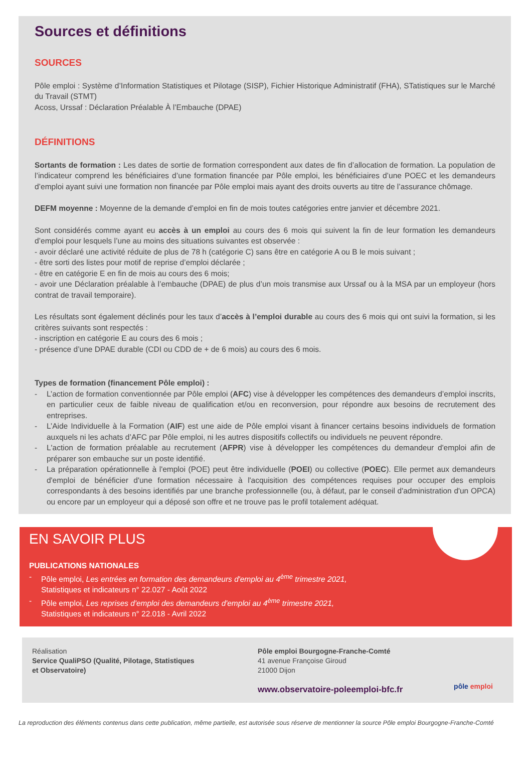Sources et définitions
SOURCES
Pôle emploi : Système d’Information Statistiques et Pilotage (SISP), Fichier Historique Administratif (FHA), STatistiques sur le Marché du Travail (STMT)
Acoss, Urssaf : Déclaration Préalable À l’Embauche (DPAE)
DÉFINITIONS
Sortants de formation : Les dates de sortie de formation correspondent aux dates de fin d’allocation de formation. La population de l’indicateur comprend les bénéficiaires d’une formation financée par Pôle emploi, les bénéficiaires d’une POEC et les demandeurs d’emploi ayant suivi une formation non financée par Pôle emploi mais ayant des droits ouverts au titre de l’assurance chômage.
DEFM moyenne : Moyenne de la demande d’emploi en fin de mois toutes catégories entre janvier et décembre 2021.
Sont considérés comme ayant eu accès à un emploi au cours des 6 mois qui suivent la fin de leur formation les demandeurs d’emploi pour lesquels l’une au moins des situations suivantes est observée :
- avoir déclaré une activité réduite de plus de 78 h (catégorie C) sans être en catégorie A ou B le mois suivant ;
- être sorti des listes pour motif de reprise d’emploi déclarée ;
- être en catégorie E en fin de mois au cours des 6 mois;
- avoir une Déclaration préalable à l’embauche (DPAE) de plus d’un mois transmise aux Urssaf ou à la MSA par un employeur (hors contrat de travail temporaire).
Les résultats sont également déclinés pour les taux d’accès à l’emploi durable au cours des 6 mois qui ont suivi la formation, si les critères suivants sont respectés :
- inscription en catégorie E au cours des 6 mois ;
- présence d’une DPAE durable (CDI ou CDD de + de 6 mois) au cours des 6 mois.
Types de formation (financement Pôle emploi) :
- L’action de formation conventionnée par Pôle emploi (AFC) vise à développer les compétences des demandeurs d’emploi inscrits, en particulier ceux de faible niveau de qualification et/ou en reconversion, pour répondre aux besoins de recrutement des entreprises.
- L’Aide Individuelle à la Formation (AIF) est une aide de Pôle emploi visant à financer certains besoins individuels de formation auxquels ni les achats d’AFC par Pôle emploi, ni les autres dispositifs collectifs ou individuels ne peuvent répondre.
- L'action de formation préalable au recrutement (AFPR) vise à développer les compétences du demandeur d'emploi afin de préparer son embauche sur un poste identifié.
- La préparation opérationnelle à l'emploi (POE) peut être individuelle (POEI) ou collective (POEC). Elle permet aux demandeurs d'emploi de bénéficier d'une formation nécessaire à l'acquisition des compétences requises pour occuper des emplois correspondants à des besoins identifiés par une branche professionnelle (ou, à défaut, par le conseil d'administration d'un OPCA) ou encore par un employeur qui a déposé son offre et ne trouve pas le profil totalement adéquat.
EN SAVOIR PLUS
PUBLICATIONS NATIONALES
- Pôle emploi, Les entrées en formation des demandeurs d'emploi au 4<sup>ème</sup> trimestre 2021,
Statistiques et indicateurs n° 22.027 - Août 2022
- Pôle emploi, Les reprises d'emploi des demandeurs d'emploi au 4<sup>ème</sup> trimestre 2021,
Statistiques et indicateurs n° 22.018 - Avril 2022
Réalisation
Service QualiPSO (Qualité, Pilotage, Statistiques
et Observatoire)
Pôle emploi Bourgogne-Franche-Comté
41 avenue Françoise Giroud
21000 Dijon
www.observatoire-poleemploi-bfc.fr
pôle emploi
La reproduction des éléments contenus dans cette publication, même partielle, est autorisée sous réserve de mentionner la source Pôle emploi Bourgogne-Franche-Comté